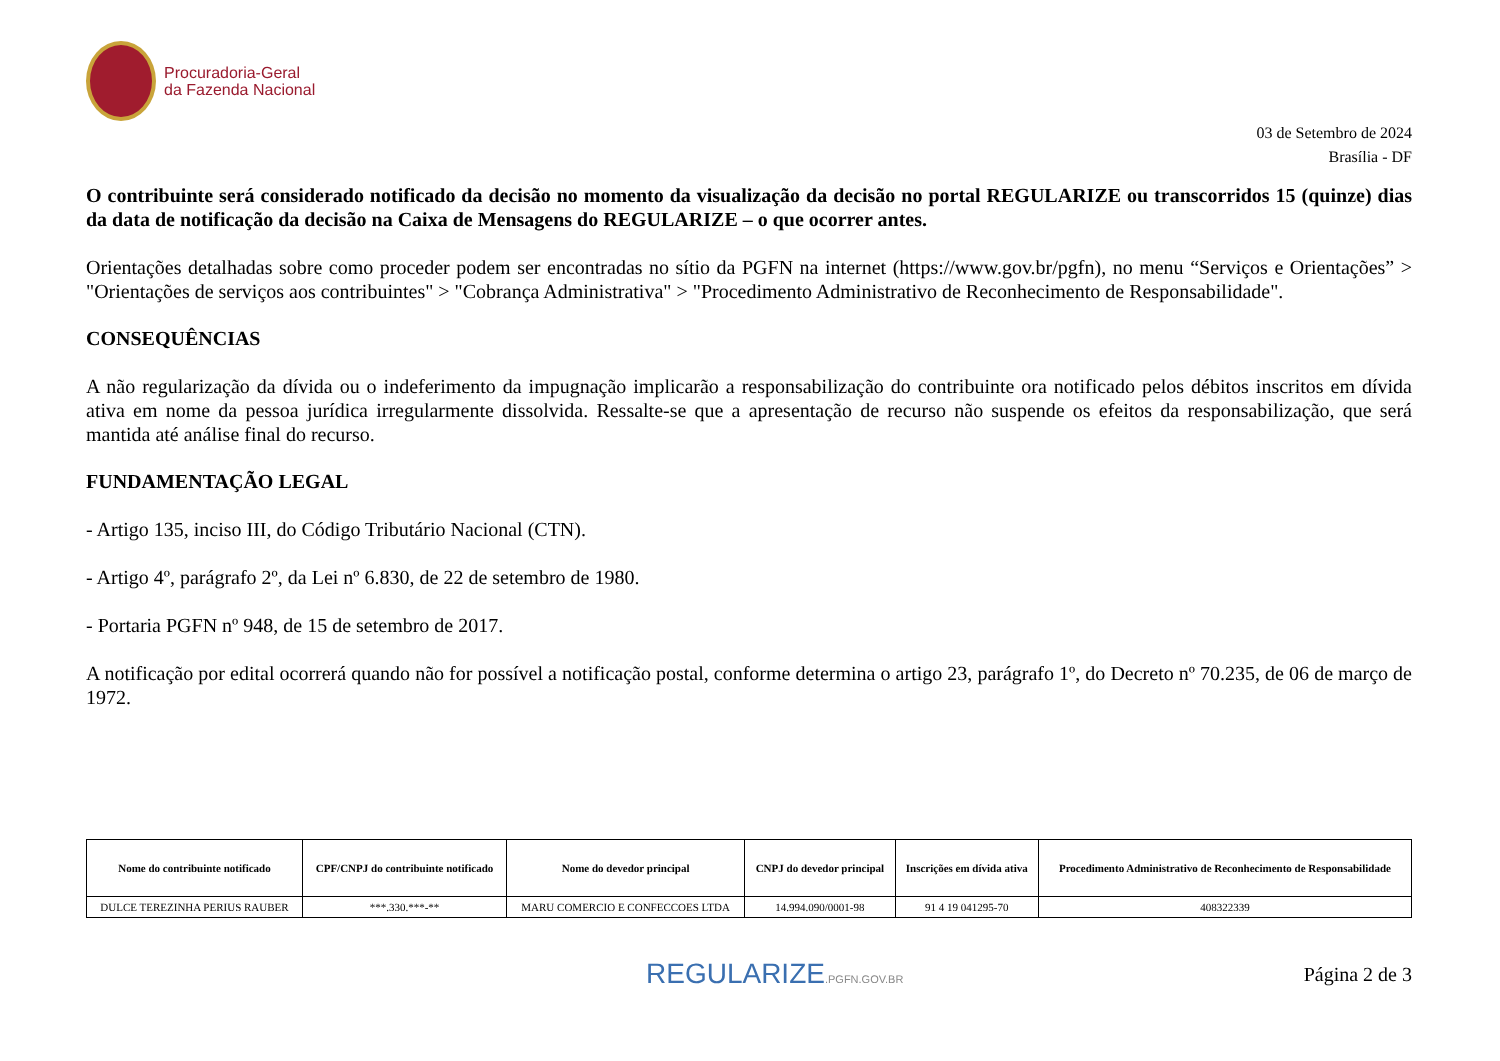Procuradoria-Geral
da Fazenda Nacional
03 de Setembro de 2024
Brasília - DF
O contribuinte será considerado notificado da decisão no momento da visualização da decisão no portal REGULARIZE ou transcorridos 15 (quinze) dias da data de notificação da decisão na Caixa de Mensagens do REGULARIZE – o que ocorrer antes.
Orientações detalhadas sobre como proceder podem ser encontradas no sítio da PGFN na internet (https://www.gov.br/pgfn), no menu “Serviços e Orientações” > "Orientações de serviços aos contribuintes" > "Cobrança Administrativa" > "Procedimento Administrativo de Reconhecimento de Responsabilidade".
CONSEQUÊNCIAS
A não regularização da dívida ou o indeferimento da impugnação implicarão a responsabilização do contribuinte ora notificado pelos débitos inscritos em dívida ativa em nome da pessoa jurídica irregularmente dissolvida. Ressalte-se que a apresentação de recurso não suspende os efeitos da responsabilização, que será mantida até análise final do recurso.
FUNDAMENTAÇÃO LEGAL
- Artigo 135, inciso III, do Código Tributário Nacional (CTN).
- Artigo 4º, parágrafo 2º, da Lei nº 6.830, de 22 de setembro de 1980.
- Portaria PGFN nº 948, de 15 de setembro de 2017.
A notificação por edital ocorrerá quando não for possível a notificação postal, conforme determina o artigo 23, parágrafo 1º, do Decreto nº 70.235, de 06 de março de 1972.
| Nome do contribuinte notificado | CPF/CNPJ do contribuinte notificado | Nome do devedor principal | CNPJ do devedor principal | Inscrições em dívida ativa | Procedimento Administrativo de Reconhecimento de Responsabilidade |
| --- | --- | --- | --- | --- | --- |
| DULCE TEREZINHA PERIUS RAUBER | ***.330.***-** | MARU COMERCIO E CONFECCOES LTDA | 14.994.090/0001-98 | 91 4 19 041295-70 | 408322339 |
REGULARIZE.PGFN.GOV.BR Página 2 de 3